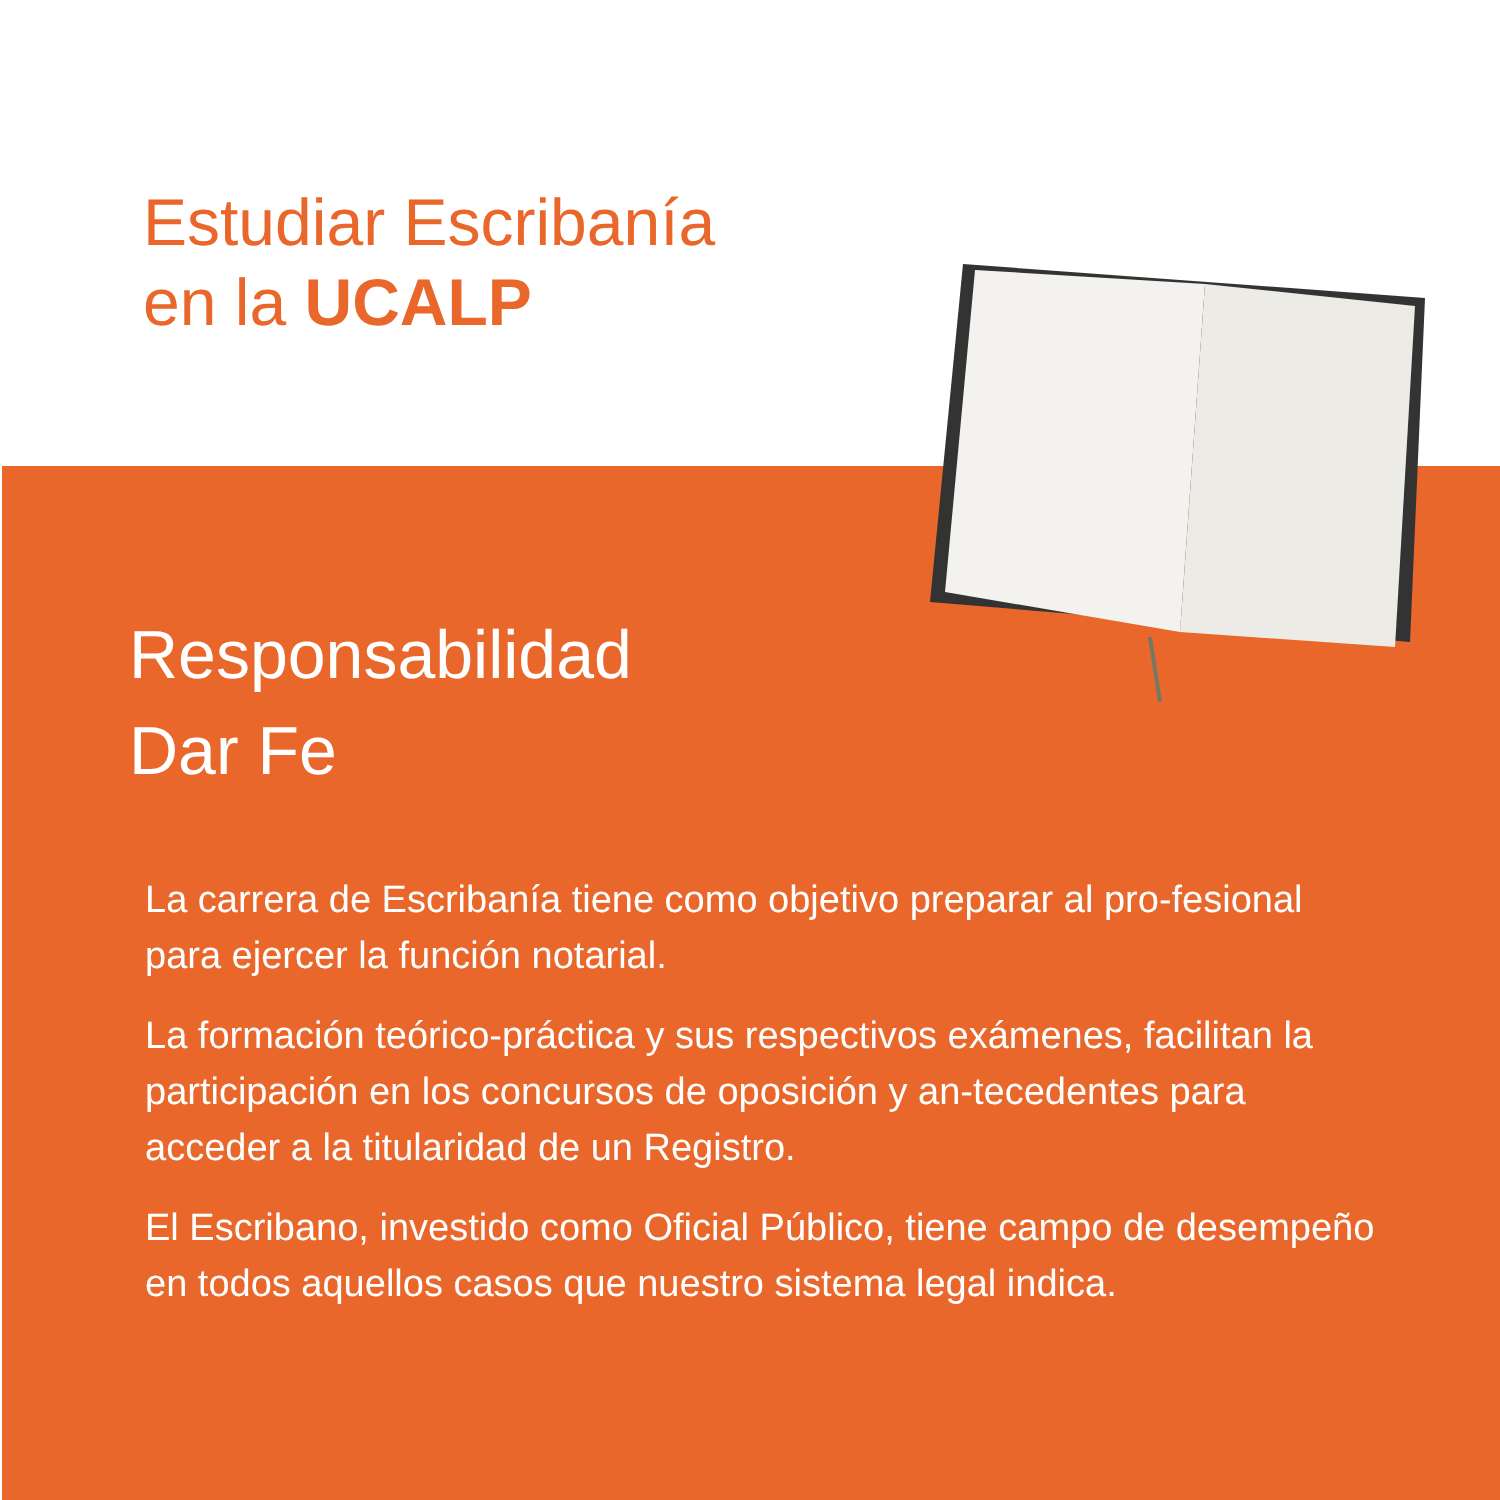Estudiar Escribanía
en la UCALP
Responsabilidad
Dar Fe
La carrera de Escribanía tiene como objetivo preparar al pro-fesional para ejercer la función notarial.
La formación teórico-práctica y sus respectivos exámenes, facilitan la participación en los concursos de oposición y an-tecedentes para acceder a la titularidad de un Registro.
El Escribano, investido como Oficial Público, tiene campo de desempeño en todos aquellos casos que nuestro sistema legal indica.